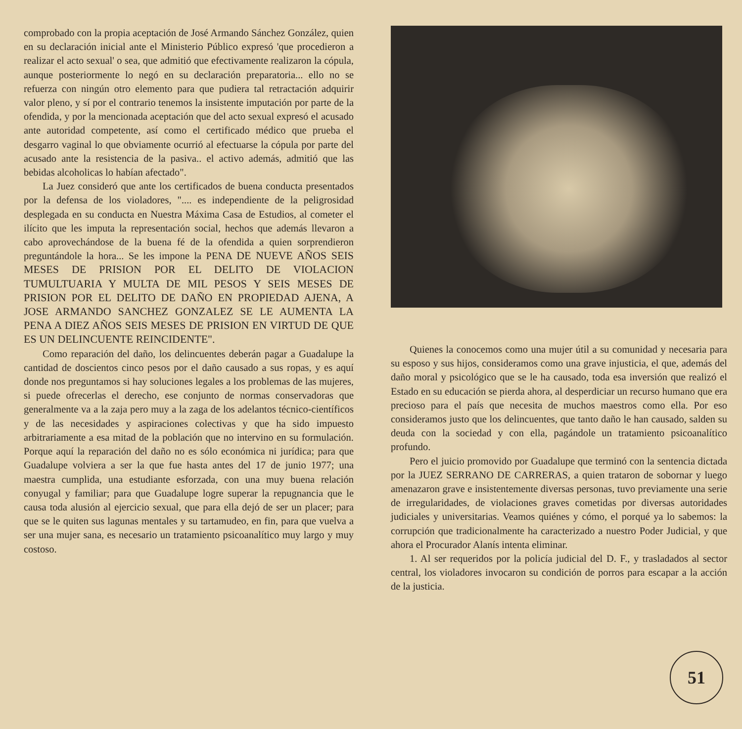comprobado con la propia aceptación de José Armando Sánchez González, quien en su declaración inicial ante el Ministerio Público expresó 'que procedieron a realizar el acto sexual' o sea, que admitió que efectivamente realizaron la cópula, aunque posteriormente lo negó en su declaración preparatoria... ello no se refuerza con ningún otro elemento para que pudiera tal retractación adquirir valor pleno, y sí por el contrario tenemos la insistente imputación por parte de la ofendida, y por la mencionada aceptación que del acto sexual expresó el acusado ante autoridad competente, así como el certificado médico que prueba el desgarro vaginal lo que obviamente ocurrió al efectuarse la cópula por parte del acusado ante la resistencia de la pasiva.. el activo además, admitió que las bebidas alcoholicas lo habían afectado".
La Juez consideró que ante los certificados de buena conducta presentados por la defensa de los violadores, ".... es independiente de la peligrosidad desplegada en su conducta en Nuestra Máxima Casa de Estudios, al cometer el ilícito que les imputa la representación social, hechos que además llevaron a cabo aprovechándose de la buena fé de la ofendida a quien sorprendieron preguntándole la hora... Se les impone la PENA DE NUEVE AÑOS SEIS MESES DE PRISION POR EL DELITO DE VIOLACION TUMULTUARIA Y MULTA DE MIL PESOS Y SEIS MESES DE PRISION POR EL DELITO DE DAÑO EN PROPIEDAD AJENA, A JOSE ARMANDO SANCHEZ GONZALEZ SE LE AUMENTA LA PENA A DIEZ AÑOS SEIS MESES DE PRISION EN VIRTUD DE QUE ES UN DELINCUENTE REINCIDENTE".
Como reparación del daño, los delincuentes deberán pagar a Guadalupe la cantidad de doscientos cinco pesos por el daño causado a sus ropas, y es aquí donde nos preguntamos si hay soluciones legales a los problemas de las mujeres, si puede ofrecerlas el derecho, ese conjunto de normas conservadoras que generalmente va a la zaja pero muy a la zaga de los adelantos técnico-científicos y de las necesidades y aspiraciones colectivas y que ha sido impuesto arbitrariamente a esa mitad de la población que no intervino en su formulación. Porque aquí la reparación del daño no es sólo económica ni jurídica; para que Guadalupe volviera a ser la que fue hasta antes del 17 de junio 1977; una maestra cumplida, una estudiante esforzada, con una muy buena relación conyugal y familiar; para que Guadalupe logre superar la repugnancia que le causa toda alusión al ejercicio sexual, que para ella dejó de ser un placer; para que se le quiten sus lagunas mentales y su tartamudeo, en fin, para que vuelva a ser una mujer sana, es necesario un tratamiento psicoanalítico muy largo y muy costoso.
Quienes la conocemos como una mujer útil a su comunidad y necesaria para su esposo y sus hijos, consideramos como una grave injusticia, el que, además del daño moral y psicológico que se le ha causado, toda esa inversión que realizó el Estado en su educación se pierda ahora, al desperdiciar un recurso humano que era precioso para el país que necesita de muchos maestros como ella. Por eso consideramos justo que los delincuentes, que tanto daño le han causado, salden su deuda con la sociedad y con ella, pagándole un tratamiento psicoanalítico profundo.
Pero el juicio promovido por Guadalupe que terminó con la sentencia dictada por la JUEZ SERRANO DE CARRERAS, a quien trataron de sobornar y luego amenazaron grave e insistentemente diversas personas, tuvo previamente una serie de irregularidades, de violaciones graves cometidas por diversas autoridades judiciales y universitarias. Veamos quiénes y cómo, el porqué ya lo sabemos: la corrupción que tradicionalmente ha caracterizado a nuestro Poder Judicial, y que ahora el Procurador Alanís intenta eliminar.
1. Al ser requeridos por la policía judicial del D. F., y trasladados al sector central, los violadores invocaron su condición de porros para escapar a la acción de la justicia.
51